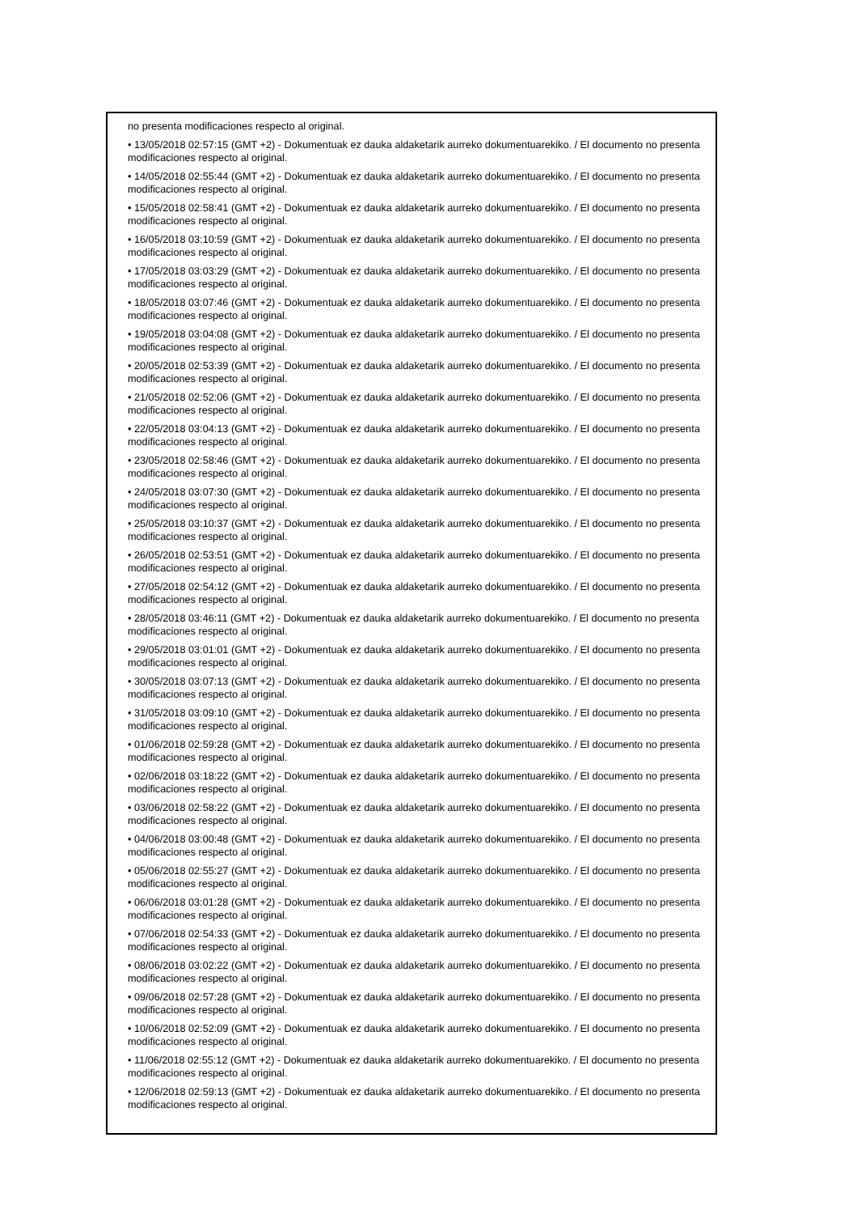no presenta modificaciones respecto al original.
• 13/05/2018 02:57:15 (GMT +2) - Dokumentuak ez dauka aldaketarik aurreko dokumentuarekiko. / El documento no presenta modificaciones respecto al original.
• 14/05/2018 02:55:44 (GMT +2) - Dokumentuak ez dauka aldaketarik aurreko dokumentuarekiko. / El documento no presenta modificaciones respecto al original.
• 15/05/2018 02:58:41 (GMT +2) - Dokumentuak ez dauka aldaketarik aurreko dokumentuarekiko. / El documento no presenta modificaciones respecto al original.
• 16/05/2018 03:10:59 (GMT +2) - Dokumentuak ez dauka aldaketarik aurreko dokumentuarekiko. / El documento no presenta modificaciones respecto al original.
• 17/05/2018 03:03:29 (GMT +2) - Dokumentuak ez dauka aldaketarik aurreko dokumentuarekiko. / El documento no presenta modificaciones respecto al original.
• 18/05/2018 03:07:46 (GMT +2) - Dokumentuak ez dauka aldaketarik aurreko dokumentuarekiko. / El documento no presenta modificaciones respecto al original.
• 19/05/2018 03:04:08 (GMT +2) - Dokumentuak ez dauka aldaketarik aurreko dokumentuarekiko. / El documento no presenta modificaciones respecto al original.
• 20/05/2018 02:53:39 (GMT +2) - Dokumentuak ez dauka aldaketarik aurreko dokumentuarekiko. / El documento no presenta modificaciones respecto al original.
• 21/05/2018 02:52:06 (GMT +2) - Dokumentuak ez dauka aldaketarik aurreko dokumentuarekiko. / El documento no presenta modificaciones respecto al original.
• 22/05/2018 03:04:13 (GMT +2) - Dokumentuak ez dauka aldaketarik aurreko dokumentuarekiko. / El documento no presenta modificaciones respecto al original.
• 23/05/2018 02:58:46 (GMT +2) - Dokumentuak ez dauka aldaketarik aurreko dokumentuarekiko. / El documento no presenta modificaciones respecto al original.
• 24/05/2018 03:07:30 (GMT +2) - Dokumentuak ez dauka aldaketarik aurreko dokumentuarekiko. / El documento no presenta modificaciones respecto al original.
• 25/05/2018 03:10:37 (GMT +2) - Dokumentuak ez dauka aldaketarik aurreko dokumentuarekiko. / El documento no presenta modificaciones respecto al original.
• 26/05/2018 02:53:51 (GMT +2) - Dokumentuak ez dauka aldaketarik aurreko dokumentuarekiko. / El documento no presenta modificaciones respecto al original.
• 27/05/2018 02:54:12 (GMT +2) - Dokumentuak ez dauka aldaketarik aurreko dokumentuarekiko. / El documento no presenta modificaciones respecto al original.
• 28/05/2018 03:46:11 (GMT +2) - Dokumentuak ez dauka aldaketarik aurreko dokumentuarekiko. / El documento no presenta modificaciones respecto al original.
• 29/05/2018 03:01:01 (GMT +2) - Dokumentuak ez dauka aldaketarik aurreko dokumentuarekiko. / El documento no presenta modificaciones respecto al original.
• 30/05/2018 03:07:13 (GMT +2) - Dokumentuak ez dauka aldaketarik aurreko dokumentuarekiko. / El documento no presenta modificaciones respecto al original.
• 31/05/2018 03:09:10 (GMT +2) - Dokumentuak ez dauka aldaketarik aurreko dokumentuarekiko. / El documento no presenta modificaciones respecto al original.
• 01/06/2018 02:59:28 (GMT +2) - Dokumentuak ez dauka aldaketarik aurreko dokumentuarekiko. / El documento no presenta modificaciones respecto al original.
• 02/06/2018 03:18:22 (GMT +2) - Dokumentuak ez dauka aldaketarik aurreko dokumentuarekiko. / El documento no presenta modificaciones respecto al original.
• 03/06/2018 02:58:22 (GMT +2) - Dokumentuak ez dauka aldaketarik aurreko dokumentuarekiko. / El documento no presenta modificaciones respecto al original.
• 04/06/2018 03:00:48 (GMT +2) - Dokumentuak ez dauka aldaketarik aurreko dokumentuarekiko. / El documento no presenta modificaciones respecto al original.
• 05/06/2018 02:55:27 (GMT +2) - Dokumentuak ez dauka aldaketarik aurreko dokumentuarekiko. / El documento no presenta modificaciones respecto al original.
• 06/06/2018 03:01:28 (GMT +2) - Dokumentuak ez dauka aldaketarik aurreko dokumentuarekiko. / El documento no presenta modificaciones respecto al original.
• 07/06/2018 02:54:33 (GMT +2) - Dokumentuak ez dauka aldaketarik aurreko dokumentuarekiko. / El documento no presenta modificaciones respecto al original.
• 08/06/2018 03:02:22 (GMT +2) - Dokumentuak ez dauka aldaketarik aurreko dokumentuarekiko. / El documento no presenta modificaciones respecto al original.
• 09/06/2018 02:57:28 (GMT +2) - Dokumentuak ez dauka aldaketarik aurreko dokumentuarekiko. / El documento no presenta modificaciones respecto al original.
• 10/06/2018 02:52:09 (GMT +2) - Dokumentuak ez dauka aldaketarik aurreko dokumentuarekiko. / El documento no presenta modificaciones respecto al original.
• 11/06/2018 02:55:12 (GMT +2) - Dokumentuak ez dauka aldaketarik aurreko dokumentuarekiko. / El documento no presenta modificaciones respecto al original.
• 12/06/2018 02:59:13 (GMT +2) - Dokumentuak ez dauka aldaketarik aurreko dokumentuarekiko. / El documento no presenta modificaciones respecto al original.